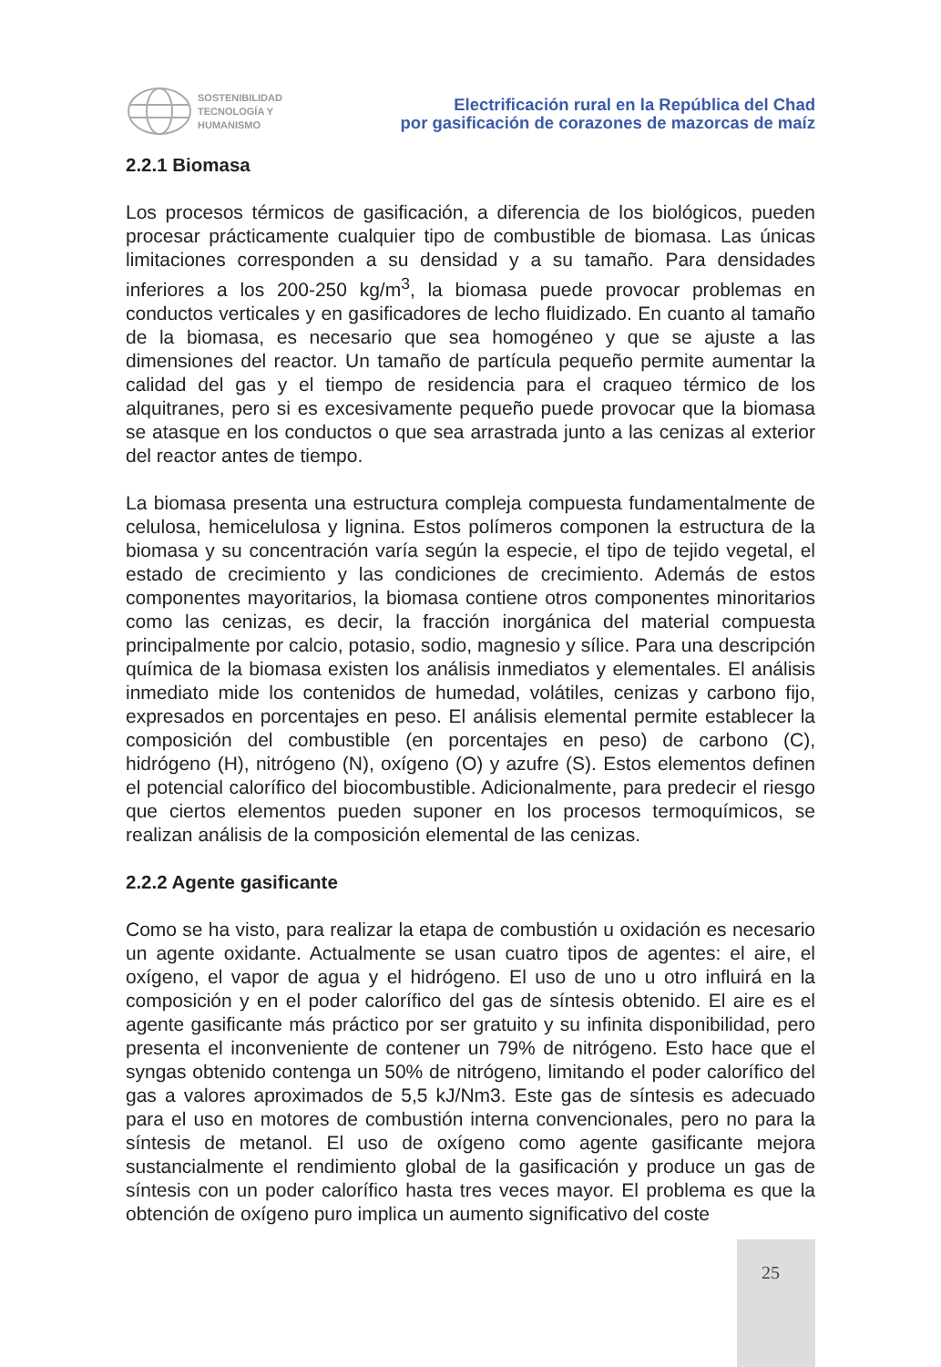SOSTENIBILIDAD
TECNOLOGÍA Y
HUMANISMO
Electrificación rural en la República del Chad
por gasificación de corazones de mazorcas de maíz
2.2.1 Biomasa
Los procesos térmicos de gasificación, a diferencia de los biológicos, pueden procesar prácticamente cualquier tipo de combustible de biomasa. Las únicas limitaciones corresponden a su densidad y a su tamaño. Para densidades inferiores a los 200-250 kg/m<sup>3</sup>, la biomasa puede provocar problemas en conductos verticales y en gasificadores de lecho fluidizado. En cuanto al tamaño de la biomasa, es necesario que sea homogéneo y que se ajuste a las dimensiones del reactor. Un tamaño de partícula pequeño permite aumentar la calidad del gas y el tiempo de residencia para el craqueo térmico de los alquitranes, pero si es excesivamente pequeño puede provocar que la biomasa se atasque en los conductos o que sea arrastrada junto a las cenizas al exterior del reactor antes de tiempo.
La biomasa presenta una estructura compleja compuesta fundamentalmente de celulosa, hemicelulosa y lignina. Estos polímeros componen la estructura de la biomasa y su concentración varía según la especie, el tipo de tejido vegetal, el estado de crecimiento y las condiciones de crecimiento. Además de estos componentes mayoritarios, la biomasa contiene otros componentes minoritarios como las cenizas, es decir, la fracción inorgánica del material compuesta principalmente por calcio, potasio, sodio, magnesio y sílice. Para una descripción química de la biomasa existen los análisis inmediatos y elementales. El análisis inmediato mide los contenidos de humedad, volátiles, cenizas y carbono fijo, expresados en porcentajes en peso. El análisis elemental permite establecer la composición del combustible (en porcentajes en peso) de carbono (C), hidrógeno (H), nitrógeno (N), oxígeno (O) y azufre (S). Estos elementos definen el potencial calorífico del biocombustible. Adicionalmente, para predecir el riesgo que ciertos elementos pueden suponer en los procesos termoquímicos, se realizan análisis de la composición elemental de las cenizas.
2.2.2 Agente gasificante
Como se ha visto, para realizar la etapa de combustión u oxidación es necesario un agente oxidante. Actualmente se usan cuatro tipos de agentes: el aire, el oxígeno, el vapor de agua y el hidrógeno. El uso de uno u otro influirá en la composición y en el poder calorífico del gas de síntesis obtenido. El aire es el agente gasificante más práctico por ser gratuito y su infinita disponibilidad, pero presenta el inconveniente de contener un 79% de nitrógeno. Esto hace que el syngas obtenido contenga un 50% de nitrógeno, limitando el poder calorífico del gas a valores aproximados de 5,5 kJ/Nm3. Este gas de síntesis es adecuado para el uso en motores de combustión interna convencionales, pero no para la síntesis de metanol. El uso de oxígeno como agente gasificante mejora sustancialmente el rendimiento global de la gasificación y produce un gas de síntesis con un poder calorífico hasta tres veces mayor. El problema es que la obtención de oxígeno puro implica un aumento significativo del coste
25